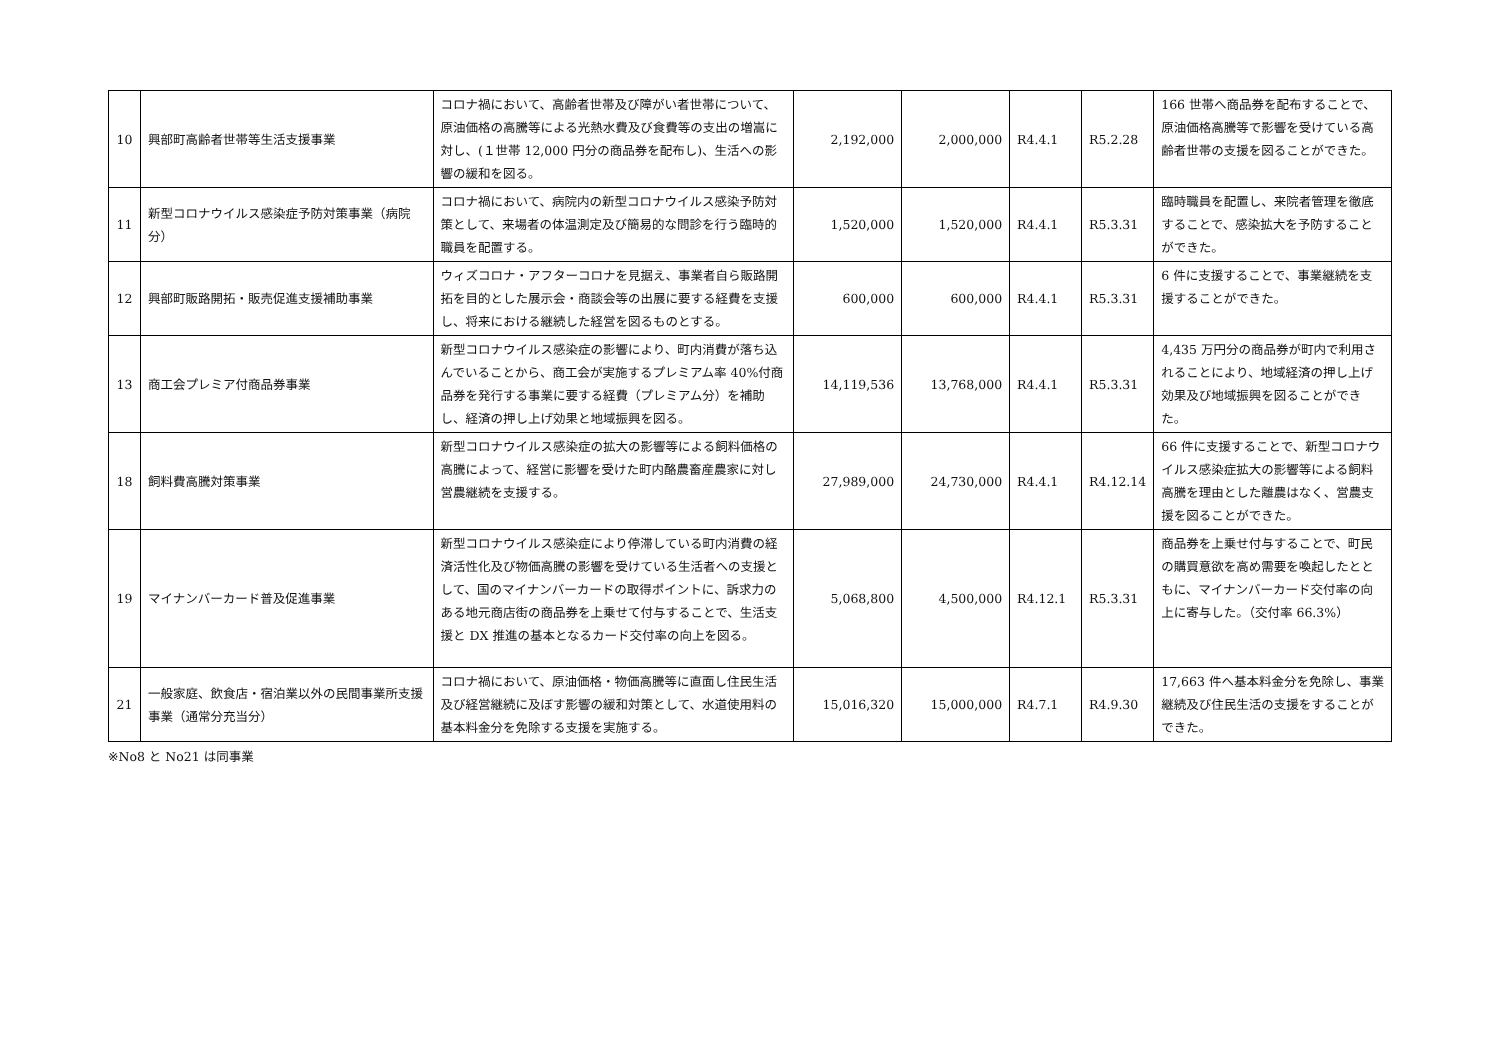| 10 | 興部町高齢者世帯等生活支援事業 | コロナ禍において、高齢者世帯及び障がい者世帯について、原油価格の高騰等による光熱水費及び食費等の支出の増嵩に対し、(１世帯 12,000 円分の商品券を配布し)、生活への影響の緩和を図る。 | 2,192,000 | 2,000,000 | R4.4.1 | R5.2.28 | 166 世帯へ商品券を配布することで、原油価格高騰等で影響を受けている高齢者世帯の支援を図ることができた。 |
| 11 | 新型コロナウイルス感染症予防対策事業（病院分） | コロナ禍において、病院内の新型コロナウイルス感染予防対策として、来場者の体温測定及び簡易的な問診を行う臨時的職員を配置する。 | 1,520,000 | 1,520,000 | R4.4.1 | R5.3.31 | 臨時職員を配置し、来院者管理を徹底することで、感染拡大を予防することができた。 |
| 12 | 興部町販路開拓・販売促進支援補助事業 | ウィズコロナ・アフターコロナを見据え、事業者自ら販路開拓を目的とした展示会・商談会等の出展に要する経費を支援し、将来における継続した経営を図るものとする。 | 600,000 | 600,000 | R4.4.1 | R5.3.31 | 6 件に支援することで、事業継続を支援することができた。 |
| 13 | 商工会プレミア付商品券事業 | 新型コロナウイルス感染症の影響により、町内消費が落ち込んでいることから、商工会が実施するプレミアム率 40%付商品券を発行する事業に要する経費（プレミアム分）を補助し、経済の押し上げ効果と地域振興を図る。 | 14,119,536 | 13,768,000 | R4.4.1 | R5.3.31 | 4,435 万円分の商品券が町内で利用されることにより、地域経済の押し上げ効果及び地域振興を図ることができた。 |
| 18 | 飼料費高騰対策事業 | 新型コロナウイルス感染症の拡大の影響等による飼料価格の高騰によって、経営に影響を受けた町内酪農畜産農家に対し営農継続を支援する。 | 27,989,000 | 24,730,000 | R4.4.1 | R4.12.14 | 66 件に支援することで、新型コロナウイルス感染症拡大の影響等による飼料高騰を理由とした離農はなく、営農支援を図ることができた。 |
| 19 | マイナンバーカード普及促進事業 | 新型コロナウイルス感染症により停滞している町内消費の経済活性化及び物価高騰の影響を受けている生活者への支援として、国のマイナンバーカードの取得ポイントに、訴求力のある地元商店街の商品券を上乗せて付与することで、生活支援と DX 推進の基本となるカード交付率の向上を図る。 | 5,068,800 | 4,500,000 | R4.12.1 | R5.3.31 | 商品券を上乗せ付与することで、町民の購買意欲を高め需要を喚起したとともに、マイナンバーカード交付率の向上に寄与した。（交付率 66.3%） |
| 21 | 一般家庭、飲食店・宿泊業以外の民間事業所支援事業（通常分充当分） | コロナ禍において、原油価格・物価高騰等に直面し住民生活及び経営継続に及ぼす影響の緩和対策として、水道使用料の基本料金分を免除する支援を実施する。 | 15,016,320 | 15,000,000 | R4.7.1 | R4.9.30 | 17,663 件へ基本料金分を免除し、事業継続及び住民生活の支援をすることができた。 |
※No8 と No21 は同事業